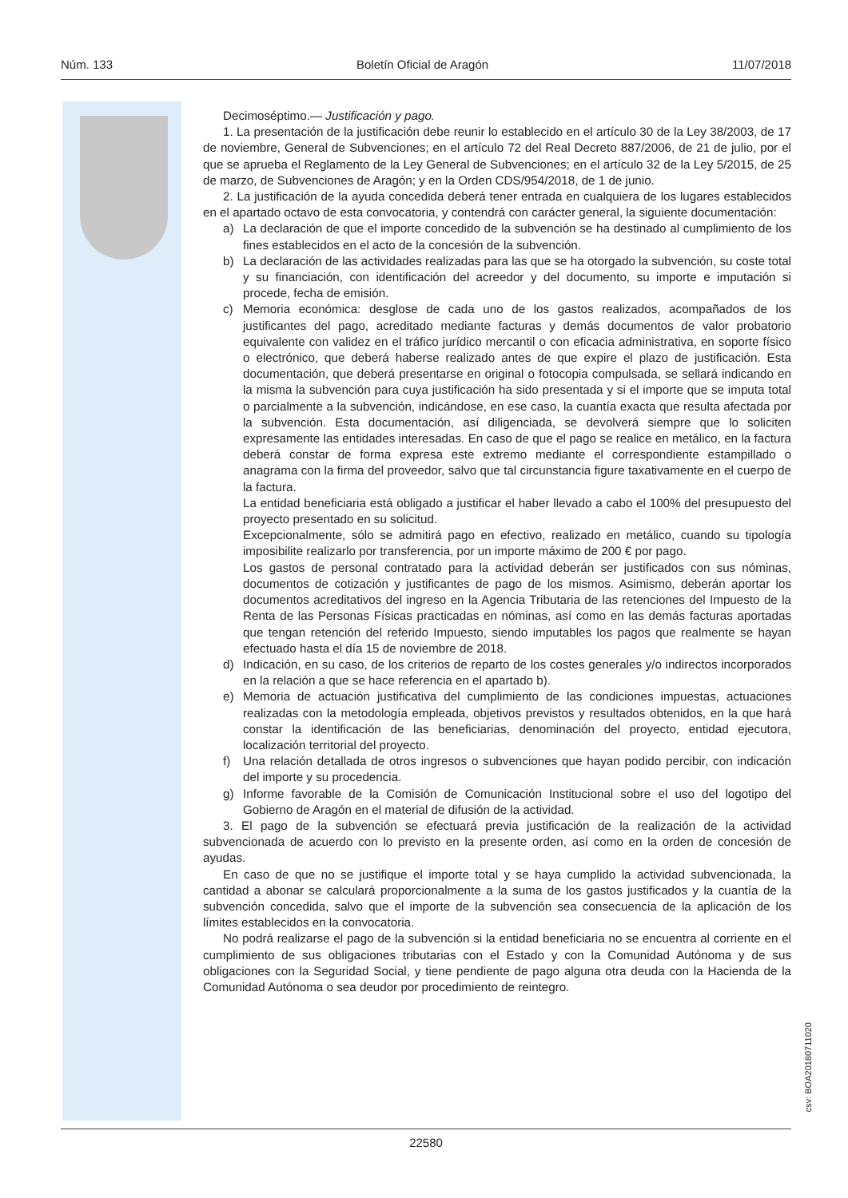Núm. 133 Boletín Oficial de Aragón 11/07/2018
Decimoséptimo.— Justificación y pago.
1. La presentación de la justificación debe reunir lo establecido en el artículo 30 de la Ley 38/2003, de 17 de noviembre, General de Subvenciones; en el artículo 72 del Real Decreto 887/2006, de 21 de julio, por el que se aprueba el Reglamento de la Ley General de Subvenciones; en el artículo 32 de la Ley 5/2015, de 25 de marzo, de Subvenciones de Aragón; y en la Orden CDS/954/2018, de 1 de junio.
2. La justificación de la ayuda concedida deberá tener entrada en cualquiera de los lugares establecidos en el apartado octavo de esta convocatoria, y contendrá con carácter general, la siguiente documentación:
a) La declaración de que el importe concedido de la subvención se ha destinado al cumplimiento de los fines establecidos en el acto de la concesión de la subvención.
b) La declaración de las actividades realizadas para las que se ha otorgado la subvención, su coste total y su financiación, con identificación del acreedor y del documento, su importe e imputación si procede, fecha de emisión.
c) Memoria económica: desglose de cada uno de los gastos realizados, acompañados de los justificantes del pago, acreditado mediante facturas y demás documentos de valor probatorio equivalente con validez en el tráfico jurídico mercantil o con eficacia administrativa, en soporte físico o electrónico, que deberá haberse realizado antes de que expire el plazo de justificación. Esta documentación, que deberá presentarse en original o fotocopia compulsada, se sellará indicando en la misma la subvención para cuya justificación ha sido presentada y si el importe que se imputa total o parcialmente a la subvención, indicándose, en ese caso, la cuantía exacta que resulta afectada por la subvención. Esta documentación, así diligenciada, se devolverá siempre que lo soliciten expresamente las entidades interesadas. En caso de que el pago se realice en metálico, en la factura deberá constar de forma expresa este extremo mediante el correspondiente estampillado o anagrama con la firma del proveedor, salvo que tal circunstancia figure taxativamente en el cuerpo de la factura.
La entidad beneficiaria está obligado a justificar el haber llevado a cabo el 100% del presupuesto del proyecto presentado en su solicitud.
Excepcionalmente, sólo se admitirá pago en efectivo, realizado en metálico, cuando su tipología imposibilite realizarlo por transferencia, por un importe máximo de 200 € por pago.
Los gastos de personal contratado para la actividad deberán ser justificados con sus nóminas, documentos de cotización y justificantes de pago de los mismos. Asimismo, deberán aportar los documentos acreditativos del ingreso en la Agencia Tributaria de las retenciones del Impuesto de la Renta de las Personas Físicas practicadas en nóminas, así como en las demás facturas aportadas que tengan retención del referido Impuesto, siendo imputables los pagos que realmente se hayan efectuado hasta el día 15 de noviembre de 2018.
d) Indicación, en su caso, de los criterios de reparto de los costes generales y/o indirectos incorporados en la relación a que se hace referencia en el apartado b).
e) Memoria de actuación justificativa del cumplimiento de las condiciones impuestas, actuaciones realizadas con la metodología empleada, objetivos previstos y resultados obtenidos, en la que hará constar la identificación de las beneficiarias, denominación del proyecto, entidad ejecutora, localización territorial del proyecto.
f) Una relación detallada de otros ingresos o subvenciones que hayan podido percibir, con indicación del importe y su procedencia.
g) Informe favorable de la Comisión de Comunicación Institucional sobre el uso del logotipo del Gobierno de Aragón en el material de difusión de la actividad.
3. El pago de la subvención se efectuará previa justificación de la realización de la actividad subvencionada de acuerdo con lo previsto en la presente orden, así como en la orden de concesión de ayudas.
En caso de que no se justifique el importe total y se haya cumplido la actividad subvencionada, la cantidad a abonar se calculará proporcionalmente a la suma de los gastos justificados y la cuantía de la subvención concedida, salvo que el importe de la subvención sea consecuencia de la aplicación de los límites establecidos en la convocatoria.
No podrá realizarse el pago de la subvención si la entidad beneficiaria no se encuentra al corriente en el cumplimiento de sus obligaciones tributarias con el Estado y con la Comunidad Autónoma y de sus obligaciones con la Seguridad Social, y tiene pendiente de pago alguna otra deuda con la Hacienda de la Comunidad Autónoma o sea deudor por procedimiento de reintegro.
csv: BOA20180711020
22580